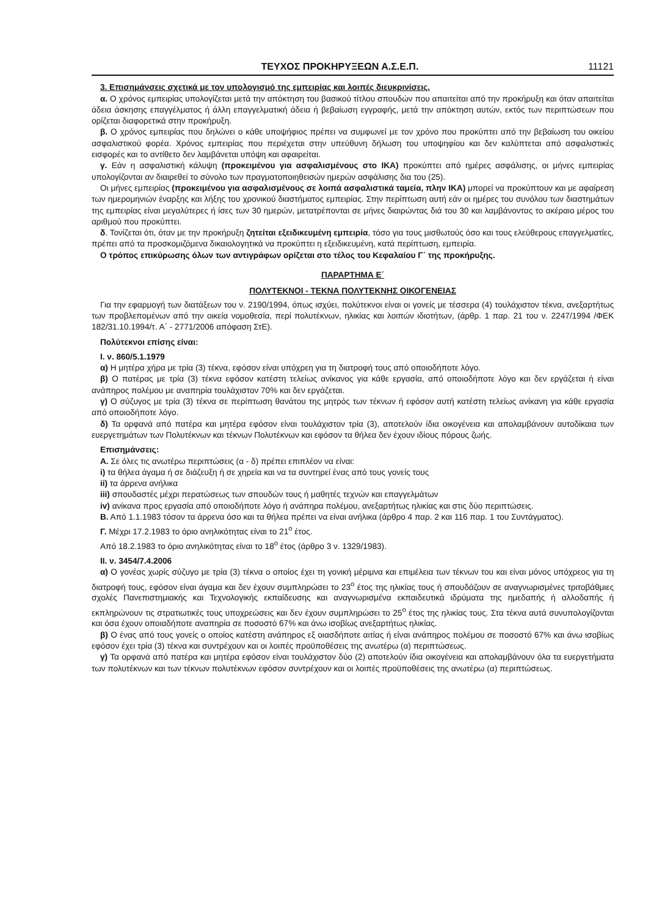ΤΕΥΧΟΣ ΠΡΟΚΗΡΥΞΕΩΝ Α.Σ.Ε.Π. 11121
3. Επισημάνσεις σχετικά με τον υπολογισμό της εμπειρίας και λοιπές διευκρινίσεις.
α. Ο χρόνος εμπειρίας υπολογίζεται μετά την απόκτηση του βασικού τίτλου σπουδών που απαιτείται από την προκήρυξη και όταν απαιτείται άδεια άσκησης επαγγέλματος ή άλλη επαγγελματική άδεια ή βεβαίωση εγγραφής, μετά την απόκτηση αυτών, εκτός των περιπτώσεων που ορίζεται διαφορετικά στην προκήρυξη.
β. Ο χρόνος εμπειρίας που δηλώνει ο κάθε υποψήφιος πρέπει να συμφωνεί με τον χρόνο που προκύπτει από την βεβαίωση του οικείου ασφαλιστικού φορέα. Χρόνος εμπειρίας που περιέχεται στην υπεύθυνη δήλωση του υποψηφίου και δεν καλύπτεται από ασφαλιστικές εισφορές και το αντίθετο δεν λαμβάνεται υπόψη και αφαιρείται.
γ. Εάν η ασφαλιστική κάλυψη (προκειμένου για ασφαλισμένους στο ΙΚΑ) προκύπτει από ημέρες ασφάλισης, οι μήνες εμπειρίας υπολογίζονται αν διαιρεθεί το σύνολο των πραγματοποιηθεισών ημερών ασφάλισης δια του (25).
Οι μήνες εμπειρίας (προκειμένου για ασφαλισμένους σε λοιπά ασφαλιστικά ταμεία, πλην ΙΚΑ) μπορεί να προκύπτουν και με αφαίρεση των ημερομηνιών έναρξης και λήξης του χρονικού διαστήματος εμπειρίας. Στην περίπτωση αυτή εάν οι ημέρες του συνόλου των διαστημάτων της εμπειρίας είναι μεγαλύτερες ή ίσες των 30 ημερών, μετατρέπονται σε μήνες διαιρώντας διά του 30 και λαμβάνοντας το ακέραιο μέρος του αριθμού που προκύπτει.
δ. Τονίζεται ότι, όταν με την προκήρυξη ζητείται εξειδικευμένη εμπειρία, τόσο για τους μισθωτούς όσο και τους ελεύθερους επαγγελματίες, πρέπει από τα προσκομιζόμενα δικαιολογητικά να προκύπτει η εξειδικευμένη, κατά περίπτωση, εμπειρία.
Ο τρόπος επικύρωσης όλων των αντιγράφων ορίζεται στο τέλος του Κεφαλαίου Γ΄ της προκήρυξης.
ΠΑΡΑΡΤΗΜΑ Ε΄
ΠΟΛΥΤΕΚΝΟΙ - ΤΕΚΝΑ ΠΟΛΥΤΕΚΝΗΣ ΟΙΚΟΓΕΝΕΙΑΣ
Για την εφαρμογή των διατάξεων του ν. 2190/1994, όπως ισχύει, πολύτεκνοι είναι οι γονείς με τέσσερα (4) τουλάχιστον τέκνα, ανεξαρτήτως των προβλεπομένων από την οικεία νομοθεσία, περί πολυτέκνων, ηλικίας και λοιπών ιδιοτήτων, (άρθρ. 1 παρ. 21 του ν. 2247/1994 /ΦΕΚ 182/31.10.1994/τ. Α΄ - 2771/2006 απόφαση ΣτΕ).
Πολύτεκνοι επίσης είναι:
Ι. ν. 860/5.1.1979
α) Η μητέρα χήρα με τρία (3) τέκνα, εφόσον είναι υπόχρεη για τη διατροφή τους από οποιοδήποτε λόγο.
β) Ο πατέρας με τρία (3) τέκνα εφόσον κατέστη τελείως ανίκανος για κάθε εργασία, από οποιοδήποτε λόγο και δεν εργάζεται ή είναι ανάπηρος πολέμου με αναπηρία τουλάχιστον 70% και δεν εργάζεται.
γ) Ο σύζυγος με τρία (3) τέκνα σε περίπτωση θανάτου της μητρός των τέκνων ή εφόσον αυτή κατέστη τελείως ανίκανη για κάθε εργασία από οποιοδήποτε λόγο.
δ) Τα ορφανά από πατέρα και μητέρα εφόσον είναι τουλάχιστον τρία (3), αποτελούν ίδια οικογένεια και απολαμβάνουν αυτοδίκαια των ευεργετημάτων των Πολυτέκνων και τέκνων Πολυτέκνων και εφόσον τα θήλεα δεν έχουν ιδίους πόρους ζωής.
Επισημάνσεις:
Α. Σε όλες τις ανωτέρω περιπτώσεις (α - δ) πρέπει επιπλέον να είναι:
i) τα θήλεα άγαμα ή σε διάζευξη ή σε χηρεία και να τα συντηρεί ένας από τους γονείς τους
ii) τα άρρενα ανήλικα
iii) σπουδαστές μέχρι περατώσεως των σπουδών τους ή μαθητές τεχνών και επαγγελμάτων
iv) ανίκανα προς εργασία από οποιοδήποτε λόγο ή ανάπηρα πολέμου, ανεξαρτήτως ηλικίας και στις δύο περιπτώσεις.
Β. Από 1.1.1983 τόσον τα άρρενα όσο και τα θήλεα πρέπει να είναι ανήλικα (άρθρο 4 παρ. 2 και 116 παρ. 1 του Συντάγματος).
Γ. Μέχρι 17.2.1983 το όριο ανηλικότητας είναι το 21<sup>ο</sup> έτος.
Από 18.2.1983 το όριο ανηλικότητας είναι το 18<sup>ο</sup> έτος (άρθρο 3 ν. 1329/1983).
ΙΙ. ν. 3454/7.4.2006
α) Ο γονέας χωρίς σύζυγο με τρία (3) τέκνα ο οποίος έχει τη γονική μέριμνα και επιμέλεια των τέκνων του και είναι μόνος υπόχρεος για τη διατροφή τους, εφόσον είναι άγαμα και δεν έχουν συμπληρώσει το 23<sup>ο</sup> έτος της ηλικίας τους ή σπουδάζουν σε αναγνωρισμένες τριτοβάθμιες σχολές Πανεπιστημιακής και Τεχνολογικής εκπαίδευσης και αναγνωρισμένα εκπαιδευτικά ιδρύματα της ημεδαπής ή αλλοδαπής ή εκπληρώνουν τις στρατιωτικές τους υποχρεώσεις και δεν έχουν συμπληρώσει το 25<sup>ο</sup> έτος της ηλικίας τους. Στα τέκνα αυτά συνυπολογίζονται και όσα έχουν οποιαδήποτε αναπηρία σε ποσοστό 67% και άνω ισοβίως ανεξαρτήτως ηλικίας.
β) Ο ένας από τους γονείς ο οποίος κατέστη ανάπηρος εξ οιασδήποτε αιτίας ή είναι ανάπηρος πολέμου σε ποσοστό 67% και άνω ισοβίως εφόσον έχει τρία (3) τέκνα και συντρέχουν και οι λοιπές προϋποθέσεις της ανωτέρω (α) περιπτώσεως.
γ) Τα ορφανά από πατέρα και μητέρα εφόσον είναι τουλάχιστον δύο (2) αποτελούν ίδια οικογένεια και απολαμβάνουν όλα τα ευεργετήματα των πολυτέκνων και των τέκνων πολυτέκνων εφόσον συντρέχουν και οι λοιπές προϋποθέσεις της ανωτέρω (α) περιπτώσεως.